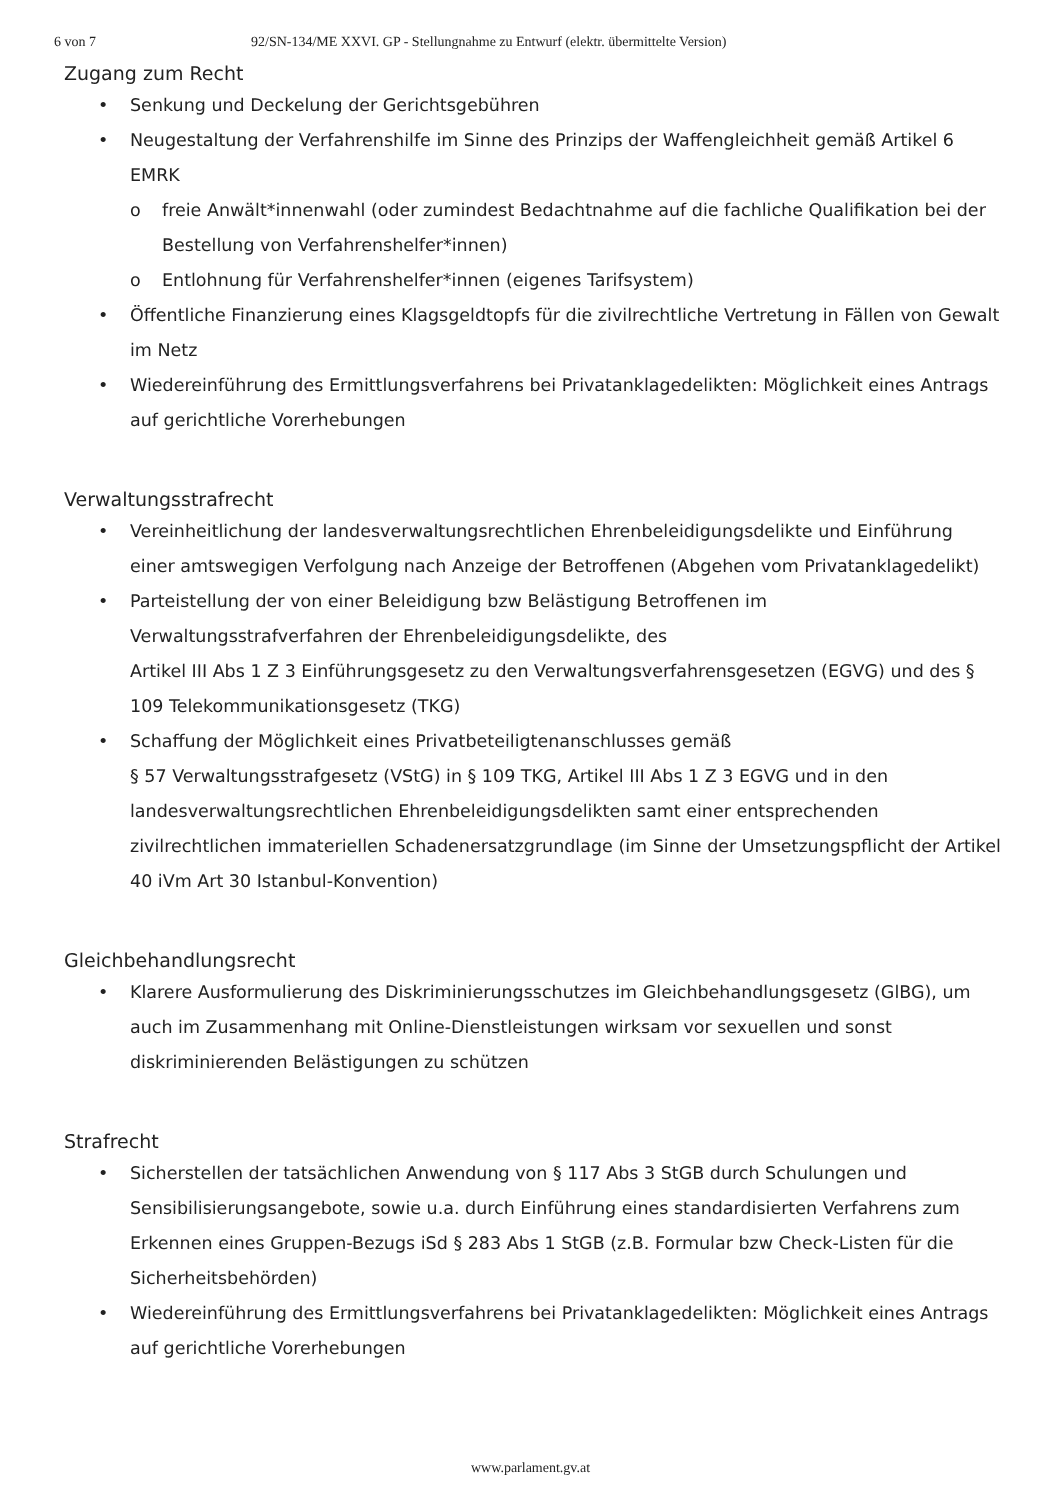6 von 7 92/SN-134/ME XXVI. GP - Stellungnahme zu Entwurf (elektr. übermittelte Version)
Zugang zum Recht
• Senkung und Deckelung der Gerichtsgebühren
• Neugestaltung der Verfahrenshilfe im Sinne des Prinzips der Waffengleichheit gemäß Artikel 6 EMRK
o freie Anwält*innenwahl (oder zumindest Bedachtnahme auf die fachliche Qualifikation bei der Bestellung von Verfahrenshelfer*innen)
o Entlohnung für Verfahrenshelfer*innen (eigenes Tarifsystem)
• Öffentliche Finanzierung eines Klagsgeldtopfs für die zivilrechtliche Vertretung in Fällen von Gewalt im Netz
• Wiedereinführung des Ermittlungsverfahrens bei Privatanklagedelikten: Möglichkeit eines Antrags auf gerichtliche Vorerhebungen
Verwaltungsstrafrecht
• Vereinheitlichung der landesverwaltungsrechtlichen Ehrenbeleidigungsdelikte und Einführung einer amtswegigen Verfolgung nach Anzeige der Betroffenen (Abgehen vom Privatanklagedelikt)
• Parteistellung der von einer Beleidigung bzw Belästigung Betroffenen im Verwaltungsstrafverfahren der Ehrenbeleidigungsdelikte, des
Artikel III Abs 1 Z 3 Einführungsgesetz zu den Verwaltungsverfahrensgesetzen (EGVG) und des § 109 Telekommunikationsgesetz (TKG)
• Schaffung der Möglichkeit eines Privatbeteiligtenanschlusses gemäß
§ 57 Verwaltungsstrafgesetz (VStG) in § 109 TKG, Artikel III Abs 1 Z 3 EGVG und in den landesverwaltungsrechtlichen Ehrenbeleidigungsdelikten samt einer entsprechenden zivilrechtlichen immateriellen Schadenersatzgrundlage (im Sinne der Umsetzungspflicht der Artikel 40 iVm Art 30 Istanbul-Konvention)
Gleichbehandlungsrecht
• Klarere Ausformulierung des Diskriminierungsschutzes im Gleichbehandlungsgesetz (GlBG), um auch im Zusammenhang mit Online-Dienstleistungen wirksam vor sexuellen und sonst diskriminierenden Belästigungen zu schützen
Strafrecht
• Sicherstellen der tatsächlichen Anwendung von § 117 Abs 3 StGB durch Schulungen und Sensibilisierungsangebote, sowie u.a. durch Einführung eines standardisierten Verfahrens zum Erkennen eines Gruppen-Bezugs iSd § 283 Abs 1 StGB (z.B. Formular bzw Check-Listen für die Sicherheitsbehörden)
• Wiedereinführung des Ermittlungsverfahrens bei Privatanklagedelikten: Möglichkeit eines Antrags auf gerichtliche Vorerhebungen
www.parlament.gv.at